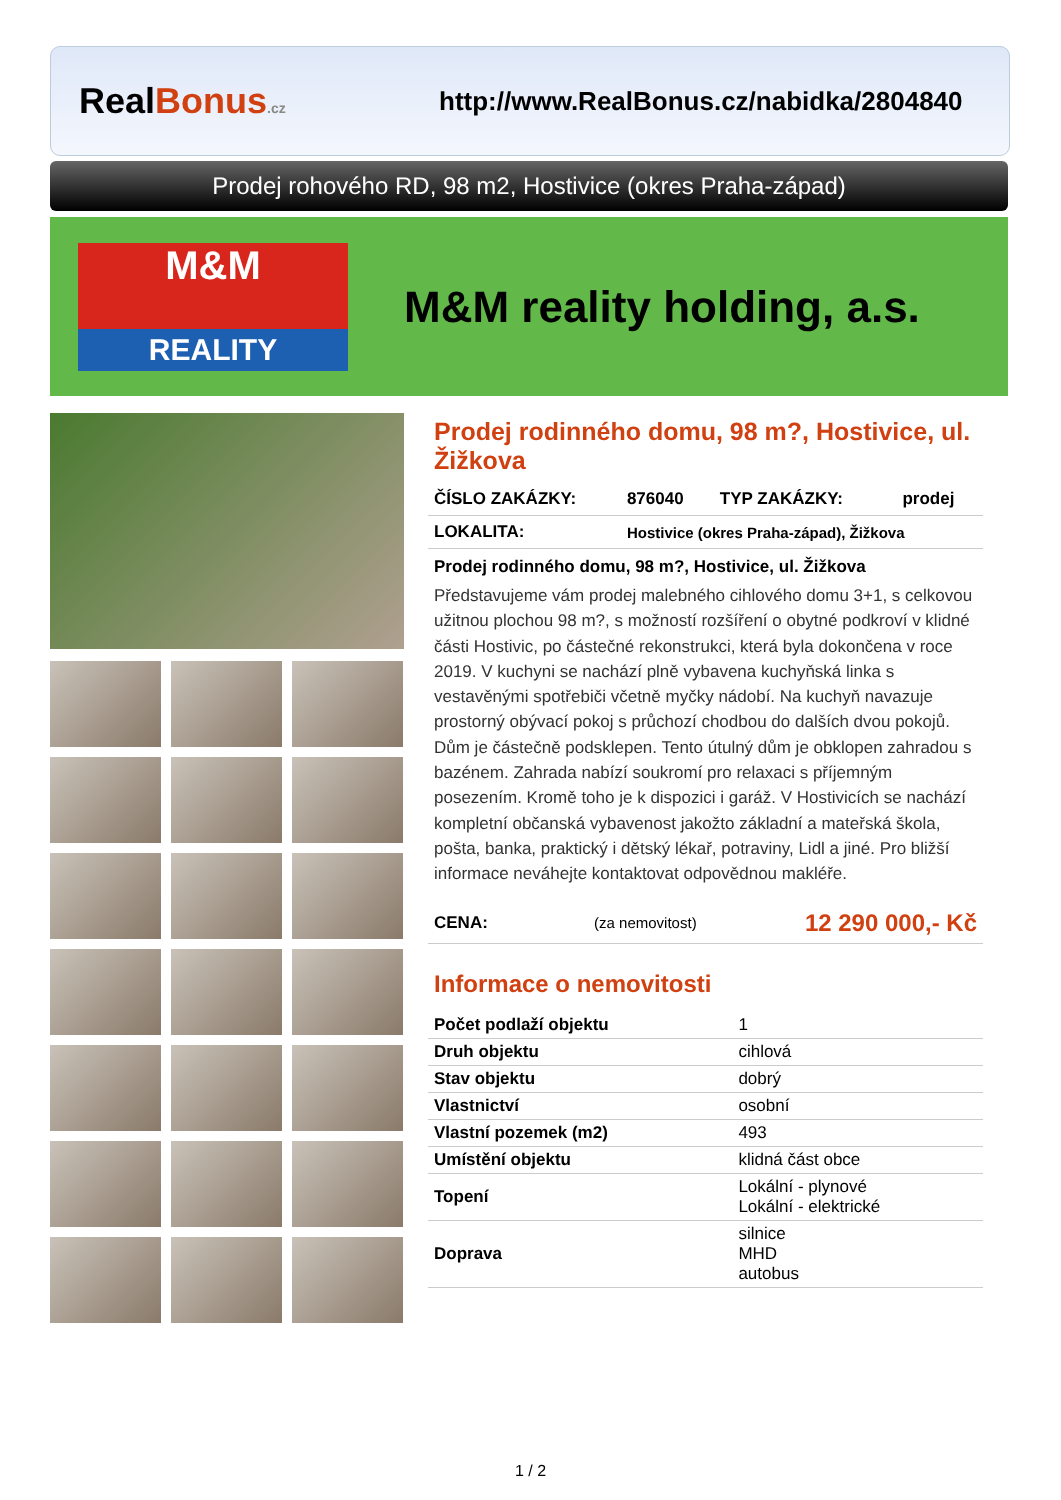RealBonus.cz
http://www.RealBonus.cz/nabidka/2804840
Prodej rohového RD, 98 m2, Hostivice (okres Praha-západ)
M&M
REALITY
M&M reality holding, a.s.
Prodej rodinného domu, 98 m?, Hostivice, ul. Žižkova
| ČÍSLO ZAKÁZKY: | 876040 | TYP ZAKÁZKY: | prodej |
| LOKALITA: | Hostivice (okres Praha-západ), Žižkova | | |
Prodej rodinného domu, 98 m?, Hostivice, ul. Žižkova
Představujeme vám prodej malebného cihlového domu 3+1, s celkovou užitnou plochou 98 m?, s možností rozšíření o obytné podkroví v klidné části Hostivic, po částečné rekonstrukci, která byla dokončena v roce 2019. V kuchyni se nachází plně vybavena kuchyňská linka s vestavěnými spotřebiči včetně myčky nádobí. Na kuchyň navazuje prostorný obývací pokoj s průchozí chodbou do dalších dvou pokojů. Dům je částečně podsklepen. Tento útulný dům je obklopen zahradou s bazénem. Zahrada nabízí soukromí pro relaxaci s příjemným posezením. Kromě toho je k dispozici i garáž. V Hostivicích se nachází kompletní občanská vybavenost jakožto základní a mateřská škola, pošta, banka, praktický i dětský lékař, potraviny, Lidl a jiné. Pro bližší informace neváhejte kontaktovat odpovědnou makléře.
| CENA: | (za nemovitost) | 12 290 000,- Kč |
Informace o nemovitosti
| Počet podlaží objektu | 1 |
| Druh objektu | cihlová |
| Stav objektu | dobrý |
| Vlastnictví | osobní |
| Vlastní pozemek (m2) | 493 |
| Umístění objektu | klidná část obce |
| Topení | Lokální - plynové Lokální - elektrické |
| Doprava | silnice MHD autobus |
1 / 2